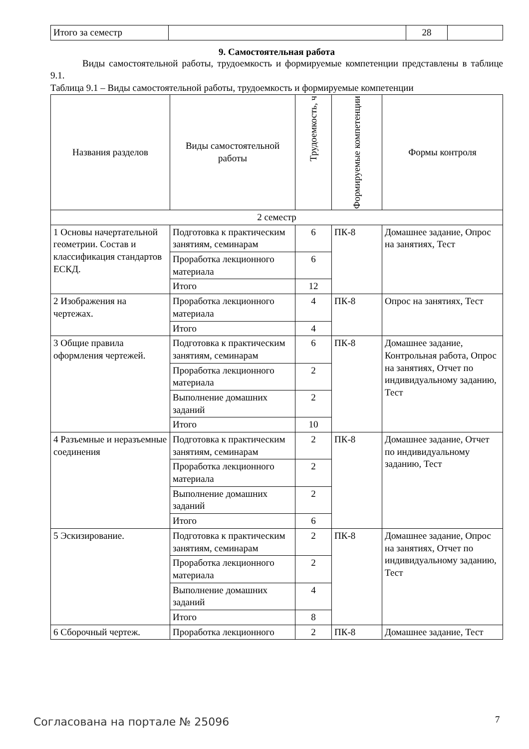| Итого за семестр | | 28 | |
9. Самостоятельная работа
Виды самостоятельной работы, трудоемкость и формируемые компетенции представлены в таблице 9.1.
Таблица 9.1 – Виды самостоятельной работы, трудоемкость и формируемые компетенции
| Названия разделов | Виды самостоятельной работы | Трудоемкость, ч | Формируемые компетенции | Формы контроля |
| --- | --- | --- | --- | --- |
| 2 семестр | | | | |
| 1 Основы начертательной геометрии. Состав и классификация стандартов ЕСКД. | Подготовка к практическим занятиям, семинарам | 6 | ПК-8 | Домашнее задание, Опрос на занятиях, Тест |
| | Проработка лекционного материала | 6 | | |
| | Итого | 12 | | |
| 2 Изображения на чертежах. | Проработка лекционного материала | 4 | ПК-8 | Опрос на занятиях, Тест |
| | Итого | 4 | | |
| 3 Общие правила оформления чертежей. | Подготовка к практическим занятиям, семинарам | 6 | ПК-8 | Домашнее задание, Контрольная работа, Опрос на занятиях, Отчет по индивидуальному заданию, Тест |
| | Проработка лекционного материала | 2 | | |
| | Выполнение домашних заданий | 2 | | |
| | Итого | 10 | | |
| 4 Разъемные и неразъемные соединения | Подготовка к практическим занятиям, семинарам | 2 | ПК-8 | Домашнее задание, Отчет по индивидуальному заданию, Тест |
| | Проработка лекционного материала | 2 | | |
| | Выполнение домашних заданий | 2 | | |
| | Итого | 6 | | |
| 5 Эскизирование. | Подготовка к практическим занятиям, семинарам | 2 | ПК-8 | Домашнее задание, Опрос на занятиях, Отчет по индивидуальному заданию, Тест |
| | Проработка лекционного материала | 2 | | |
| | Выполнение домашних заданий | 4 | | |
| | Итого | 8 | | |
| 6 Сборочный чертеж. | Проработка лекционного | 2 | ПК-8 | Домашнее задание, Тест |
Согласована на портале № 25096 7